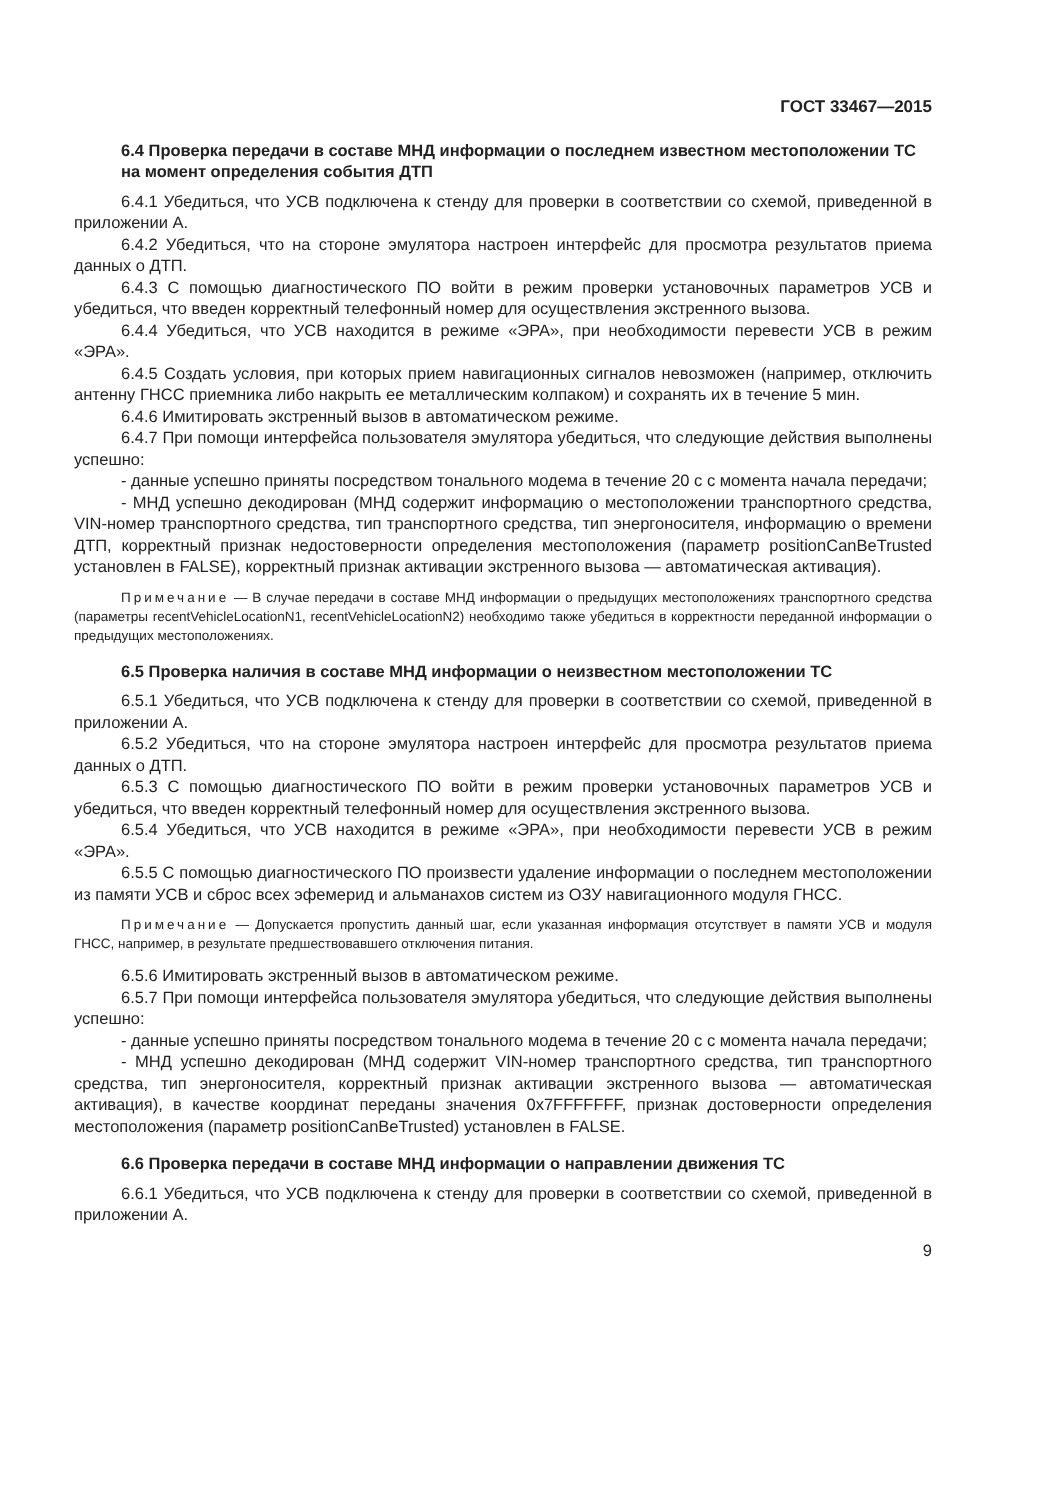ГОСТ 33467—2015
6.4 Проверка передачи в составе МНД информации о последнем известном местоположении ТС на момент определения события ДТП
6.4.1 Убедиться, что УСВ подключена к стенду для проверки в соответствии со схемой, приведенной в приложении А.
6.4.2 Убедиться, что на стороне эмулятора настроен интерфейс для просмотра результатов приема данных о ДТП.
6.4.3 С помощью диагностического ПО войти в режим проверки установочных параметров УСВ и убедиться, что введен корректный телефонный номер для осуществления экстренного вызова.
6.4.4 Убедиться, что УСВ находится в режиме «ЭРА», при необходимости перевести УСВ в режим «ЭРА».
6.4.5 Создать условия, при которых прием навигационных сигналов невозможен (например, отключить антенну ГНСС приемника либо накрыть ее металлическим колпаком) и сохранять их в течение 5 мин.
6.4.6 Имитировать экстренный вызов в автоматическом режиме.
6.4.7 При помощи интерфейса пользователя эмулятора убедиться, что следующие действия выполнены успешно:
- данные успешно приняты посредством тонального модема в течение 20 с с момента начала передачи;
- МНД успешно декодирован (МНД содержит информацию о местоположении транспортного средства, VIN-номер транспортного средства, тип транспортного средства, тип энергоносителя, информацию о времени ДТП, корректный признак недостоверности определения местоположения (параметр positionCanBeTrusted установлен в FALSE), корректный признак активации экстренного вызова — автоматическая активация).
Примечание — В случае передачи в составе МНД информации о предыдущих местоположениях транспортного средства (параметры recentVehicleLocationN1, recentVehicleLocationN2) необходимо также убедиться в корректности переданной информации о предыдущих местоположениях.
6.5 Проверка наличия в составе МНД информации о неизвестном местоположении ТС
6.5.1 Убедиться, что УСВ подключена к стенду для проверки в соответствии со схемой, приведенной в приложении А.
6.5.2 Убедиться, что на стороне эмулятора настроен интерфейс для просмотра результатов приема данных о ДТП.
6.5.3 С помощью диагностического ПО войти в режим проверки установочных параметров УСВ и убедиться, что введен корректный телефонный номер для осуществления экстренного вызова.
6.5.4 Убедиться, что УСВ находится в режиме «ЭРА», при необходимости перевести УСВ в режим «ЭРА».
6.5.5 С помощью диагностического ПО произвести удаление информации о последнем местоположении из памяти УСВ и сброс всех эфемерид и альманахов систем из ОЗУ навигационного модуля ГНСС.
Примечание — Допускается пропустить данный шаг, если указанная информация отсутствует в памяти УСВ и модуля ГНСС, например, в результате предшествовавшего отключения питания.
6.5.6 Имитировать экстренный вызов в автоматическом режиме.
6.5.7 При помощи интерфейса пользователя эмулятора убедиться, что следующие действия выполнены успешно:
- данные успешно приняты посредством тонального модема в течение 20 с с момента начала передачи;
- МНД успешно декодирован (МНД содержит VIN-номер транспортного средства, тип транспортного средства, тип энергоносителя, корректный признак активации экстренного вызова — автоматическая активация), в качестве координат переданы значения 0x7FFFFFFF, признак достоверности определения местоположения (параметр positionCanBeTrusted) установлен в FALSE.
6.6 Проверка передачи в составе МНД информации о направлении движения ТС
6.6.1 Убедиться, что УСВ подключена к стенду для проверки в соответствии со схемой, приведенной в приложении А.
9